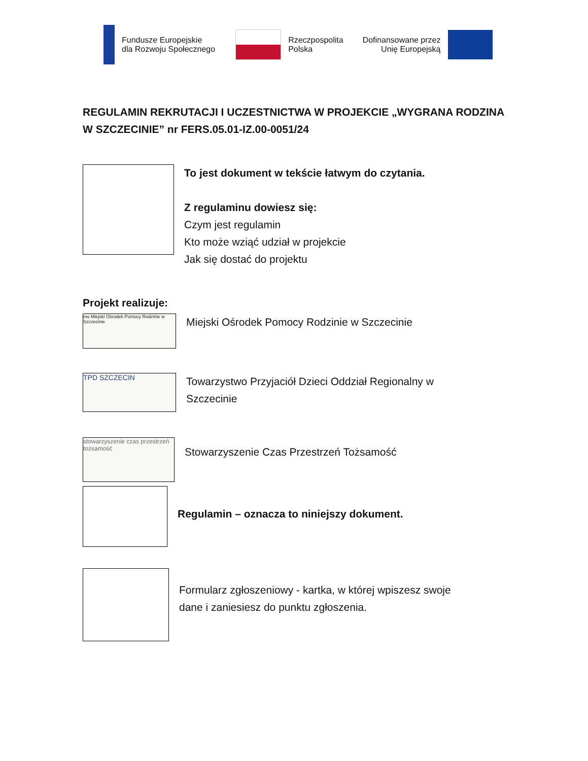Fundusze Europejskie
dla Rozwoju Społecznego
Rzeczpospolita
Polska
Dofinansowane przez
Unię Europejską
REGULAMIN REKRUTACJI I UCZESTNICTWA W PROJEKCIE „WYGRANA RODZINA W SZCZECINIE” nr FERS.05.01-IZ.00-0051/24
To jest dokument w tekście łatwym do czytania.
Z regulaminu dowiesz się:
Czym jest regulamin
Kto może wziąć udział w projekcie
Jak się dostać do projektu
Projekt realizuje:
mo Miejski Ośrodek Pomocy Rodzinie w Szczecinie
Miejski Ośrodek Pomocy Rodzinie w Szczecinie
TPD SZCZECIN
Towarzystwo Przyjaciół Dzieci Oddział Regionalny w
Szczecinie
stowarzyszenie czas przestrzeń tożsamość
Stowarzyszenie Czas Przestrzeń Tożsamość
Regulamin – oznacza to niniejszy dokument.
Formularz zgłoszeniowy - kartka, w której wpiszesz swoje
dane i zaniesiesz do punktu zgłoszenia.